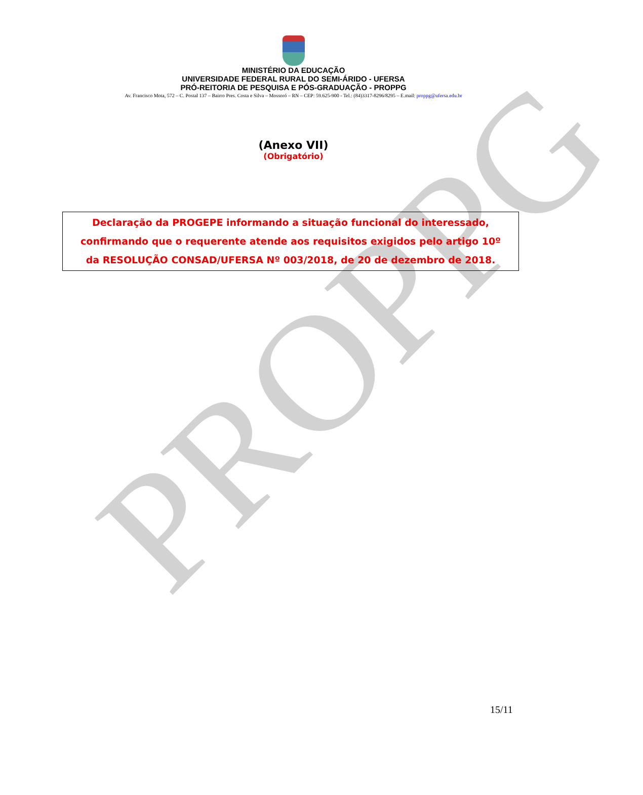PROPPG
MINISTÉRIO DA EDUCAÇÃO
UNIVERSIDADE FEDERAL RURAL DO SEMI-ÁRIDO - UFERSA
PRÓ-REITORIA DE PESQUISA E PÓS-GRADUAÇÃO - PROPPG
Av. Francisco Mota, 572 – C. Postal 137 – Bairro Pres. Costa e Silva – Mossoró – RN – CEP: 59.625-900 - Tel.: (84)3317-8296/8295 – E.mail: proppg@ufersa.edu.br
(Anexo VII)
(Obrigatório)
Declaração da PROGEPE informando a situação funcional do interessado,
confirmando que o requerente atende aos requisitos exigidos pelo artigo 10º
da RESOLUÇÃO CONSAD/UFERSA Nº 003/2018, de 20 de dezembro de 2018.
15/11